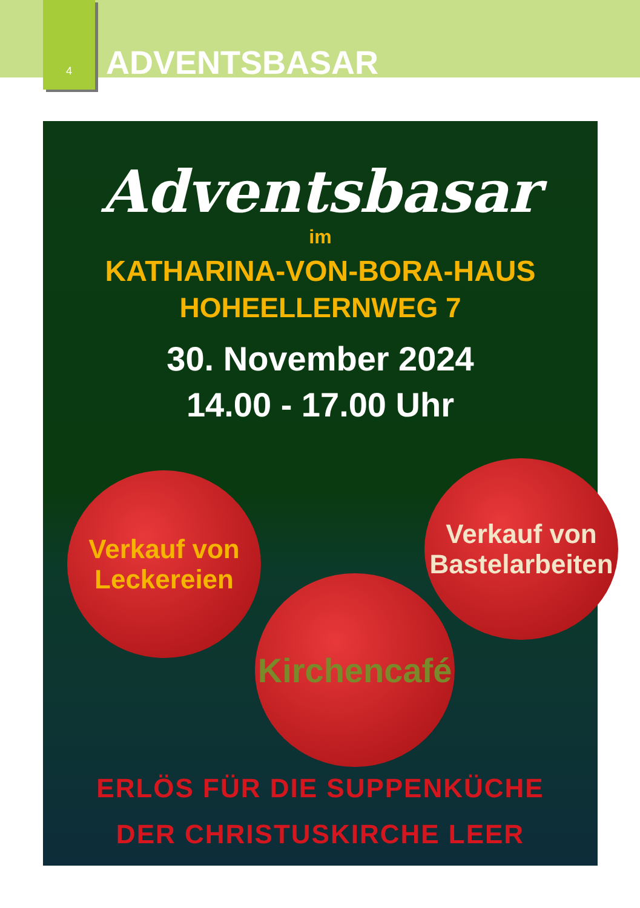4
ADVENTSBASAR
Adventsbasar
im
KATHARINA-VON-BORA-HAUS
HOHEELLERNWEG 7
30. November 2024
14.00 - 17.00 Uhr
Verkauf von
Leckereien
Verkauf von
Bastelarbeiten
Kirchencafé
ERLÖS FÜR DIE SUPPENKÜCHE
DER CHRISTUSKIRCHE LEER